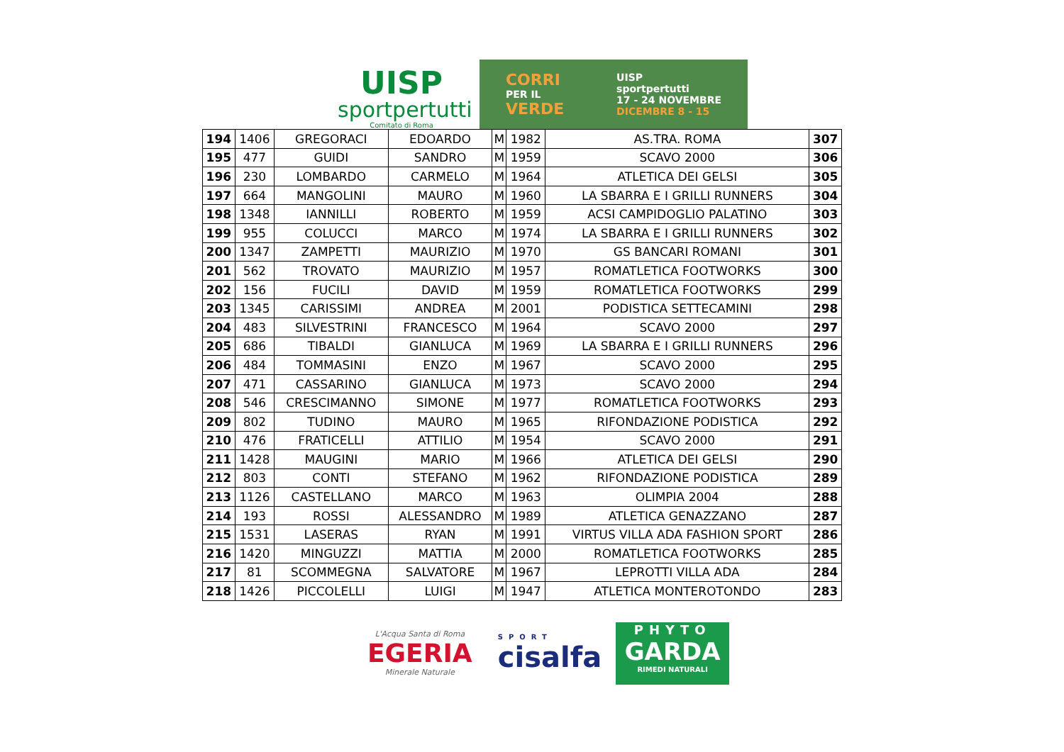UISP
sportpertutti
Comitato di Roma
CORRI
PER IL
VERDE
UISP
sportpertutti
17 - 24 NOVEMBRE
DICEMBRE 8 - 15
| 194 | 1406 | GREGORACI | EDOARDO | M | 1982 | AS.TRA. ROMA | 307 |
| 195 | 477 | GUIDI | SANDRO | M | 1959 | SCAVO 2000 | 306 |
| 196 | 230 | LOMBARDO | CARMELO | M | 1964 | ATLETICA DEI GELSI | 305 |
| 197 | 664 | MANGOLINI | MAURO | M | 1960 | LA SBARRA E I GRILLI RUNNERS | 304 |
| 198 | 1348 | IANNILLI | ROBERTO | M | 1959 | ACSI CAMPIDOGLIO PALATINO | 303 |
| 199 | 955 | COLUCCI | MARCO | M | 1974 | LA SBARRA E I GRILLI RUNNERS | 302 |
| 200 | 1347 | ZAMPETTI | MAURIZIO | M | 1970 | GS BANCARI ROMANI | 301 |
| 201 | 562 | TROVATO | MAURIZIO | M | 1957 | ROMATLETICA FOOTWORKS | 300 |
| 202 | 156 | FUCILI | DAVID | M | 1959 | ROMATLETICA FOOTWORKS | 299 |
| 203 | 1345 | CARISSIMI | ANDREA | M | 2001 | PODISTICA SETTECAMINI | 298 |
| 204 | 483 | SILVESTRINI | FRANCESCO | M | 1964 | SCAVO 2000 | 297 |
| 205 | 686 | TIBALDI | GIANLUCA | M | 1969 | LA SBARRA E I GRILLI RUNNERS | 296 |
| 206 | 484 | TOMMASINI | ENZO | M | 1967 | SCAVO 2000 | 295 |
| 207 | 471 | CASSARINO | GIANLUCA | M | 1973 | SCAVO 2000 | 294 |
| 208 | 546 | CRESCIMANNO | SIMONE | M | 1977 | ROMATLETICA FOOTWORKS | 293 |
| 209 | 802 | TUDINO | MAURO | M | 1965 | RIFONDAZIONE PODISTICA | 292 |
| 210 | 476 | FRATICELLI | ATTILIO | M | 1954 | SCAVO 2000 | 291 |
| 211 | 1428 | MAUGINI | MARIO | M | 1966 | ATLETICA DEI GELSI | 290 |
| 212 | 803 | CONTI | STEFANO | M | 1962 | RIFONDAZIONE PODISTICA | 289 |
| 213 | 1126 | CASTELLANO | MARCO | M | 1963 | OLIMPIA 2004 | 288 |
| 214 | 193 | ROSSI | ALESSANDRO | M | 1989 | ATLETICA GENAZZANO | 287 |
| 215 | 1531 | LASERAS | RYAN | M | 1991 | VIRTUS VILLA ADA FASHION SPORT | 286 |
| 216 | 1420 | MINGUZZI | MATTIA | M | 2000 | ROMATLETICA FOOTWORKS | 285 |
| 217 | 81 | SCOMMEGNA | SALVATORE | M | 1967 | LEPROTTI VILLA ADA | 284 |
| 218 | 1426 | PICCOLELLI | LUIGI | M | 1947 | ATLETICA MONTEROTONDO | 283 |
L'Acqua Santa di Roma
EGERIA
Minerale Naturale
SPORT
cisalfa
PHYTO
GARDA
RIMEDI NATURALI